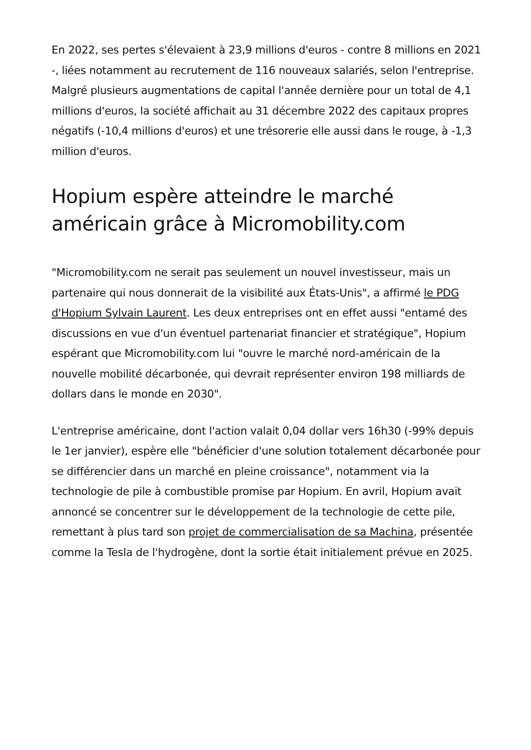En 2022, ses pertes s'élevaient à 23,9 millions d'euros - contre 8 millions en 2021 -, liées notamment au recrutement de 116 nouveaux salariés, selon l'entreprise. Malgré plusieurs augmentations de capital l'année dernière pour un total de 4,1 millions d'euros, la société affichait au 31 décembre 2022 des capitaux propres négatifs (-10,4 millions d'euros) et une trésorerie elle aussi dans le rouge, à -1,3 million d'euros.
Hopium espère atteindre le marché américain grâce à Micromobility.com
"Micromobility.com ne serait pas seulement un nouvel investisseur, mais un partenaire qui nous donnerait de la visibilité aux États-Unis", a affirmé le PDG d'Hopium Sylvain Laurent. Les deux entreprises ont en effet aussi "entamé des discussions en vue d'un éventuel partenariat financier et stratégique", Hopium espérant que Micromobility.com lui "ouvre le marché nord-américain de la nouvelle mobilité décarbonée, qui devrait représenter environ 198 milliards de dollars dans le monde en 2030".
L'entreprise américaine, dont l'action valait 0,04 dollar vers 16h30 (-99% depuis le 1er janvier), espère elle "bénéficier d'une solution totalement décarbonée pour se différencier dans un marché en pleine croissance", notamment via la technologie de pile à combustible promise par Hopium. En avril, Hopium avait annoncé se concentrer sur le développement de la technologie de cette pile, remettant à plus tard son projet de commercialisation de sa Machina, présentée comme la Tesla de l'hydrogène, dont la sortie était initialement prévue en 2025.